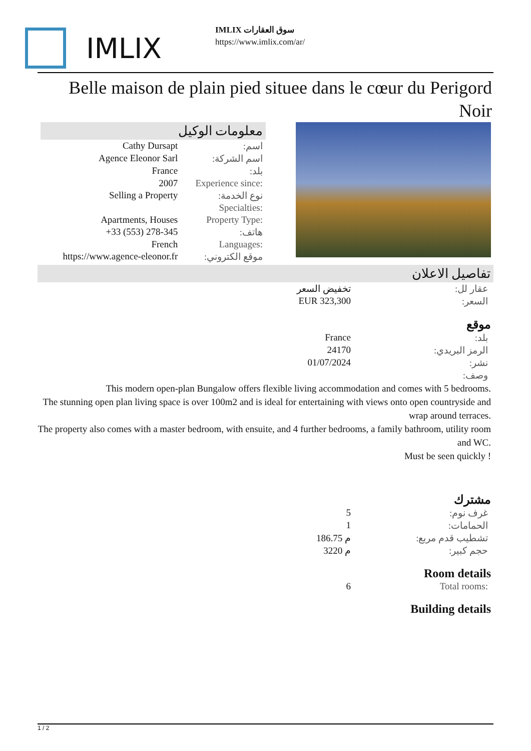IMLIX
IMLIX سوق العقارات
https://www.imlix.com/ar/
Belle maison de plain pied situee dans le cœur du Perigord Noir
معلومات الوكيل
| Cathy Dursapt | اسم: |
| Agence Eleonor Sarl | اسم الشركة: |
| France | بلد: |
| 2007 | Experience since: |
| Selling a Property | نوع الخدمة: |
| | Specialties: |
| Apartments, Houses | Property Type: |
| +33 (553) 278-345 | هاتف: |
| French | Languages: |
| https://www.agence-eleonor.fr | موقع الكتروني: |
تفاصيل الاعلان
| تخفيض السعر | عقار لل: |
| EUR 323,300 | السعر: |
موقع
| France | بلد: |
| 24170 | الرمز البريدي: |
| 01/07/2024 | نشر: |
| | وصف: |
This modern open-plan Bungalow offers flexible living accommodation and comes with 5 bedrooms.
The stunning open plan living space is over 100m2 and is ideal for entertaining with views onto open countryside and wrap around terraces.
The property also comes with a master bedroom, with ensuite, and 4 further bedrooms, a family bathroom, utility room and WC.
Must be seen quickly !
مشترك
| 5 | غرف نوم: |
| 1 | الحمامات: |
| 186.75 م | تشطيب قدم مربع: |
| 3220 م | حجم كبير: |
Room details
| 6 | Total rooms: |
Building details
1 / 2